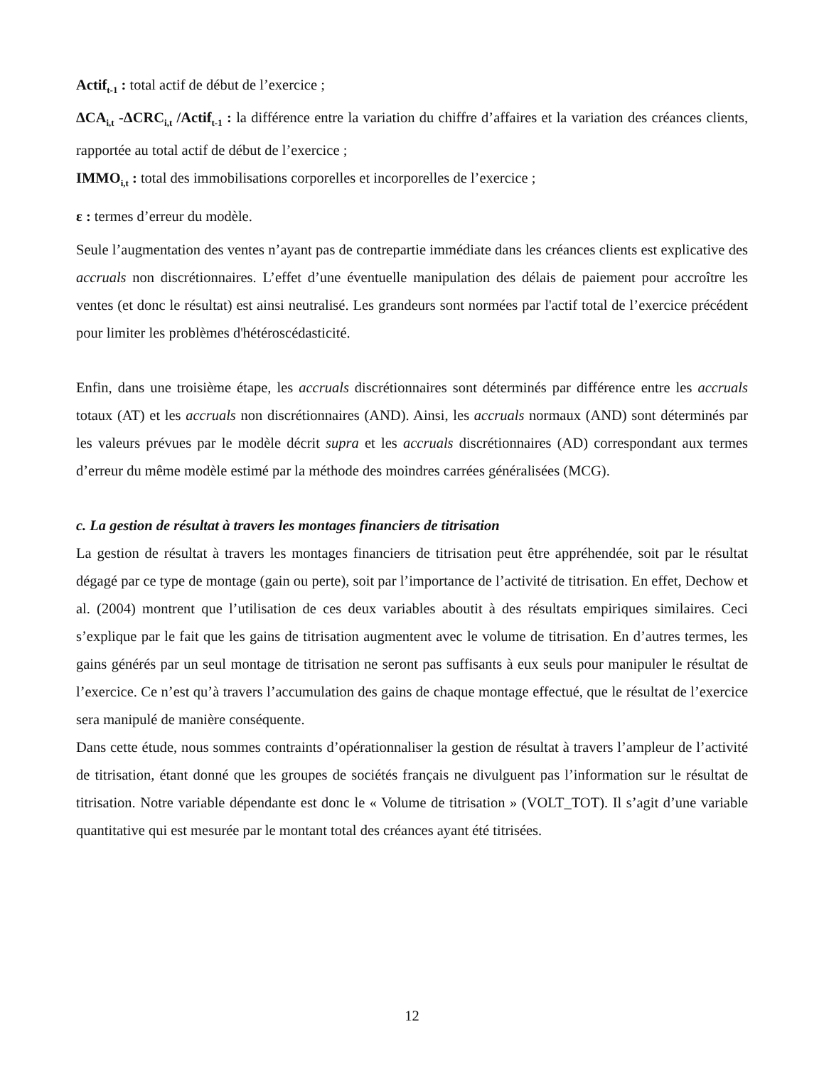Actif<sub>t-1</sub> : total actif de début de l’exercice ;
ΔCA<sub>i,t</sub> -ΔCRC<sub>i,t</sub> /Actif<sub>t-1</sub> : la différence entre la variation du chiffre d’affaires et la variation des créances clients, rapportée au total actif de début de l’exercice ;
IMMO<sub>i,t</sub> : total des immobilisations corporelles et incorporelles de l’exercice ;
ε : termes d’erreur du modèle.
Seule l’augmentation des ventes n’ayant pas de contrepartie immédiate dans les créances clients est explicative des accruals non discrétionnaires. L’effet d’une éventuelle manipulation des délais de paiement pour accroître les ventes (et donc le résultat) est ainsi neutralisé. Les grandeurs sont normées par l'actif total de l’exercice précédent pour limiter les problèmes d'hétéroscédasticité.
Enfin, dans une troisième étape, les accruals discrétionnaires sont déterminés par différence entre les accruals totaux (AT) et les accruals non discrétionnaires (AND). Ainsi, les accruals normaux (AND) sont déterminés par les valeurs prévues par le modèle décrit supra et les accruals discrétionnaires (AD) correspondant aux termes d’erreur du même modèle estimé par la méthode des moindres carrées généralisées (MCG).
c. La gestion de résultat à travers les montages financiers de titrisation
La gestion de résultat à travers les montages financiers de titrisation peut être appréhendée, soit par le résultat dégagé par ce type de montage (gain ou perte), soit par l’importance de l’activité de titrisation. En effet, Dechow et al. (2004) montrent que l’utilisation de ces deux variables aboutit à des résultats empiriques similaires. Ceci s’explique par le fait que les gains de titrisation augmentent avec le volume de titrisation. En d’autres termes, les gains générés par un seul montage de titrisation ne seront pas suffisants à eux seuls pour manipuler le résultat de l’exercice. Ce n’est qu’à travers l’accumulation des gains de chaque montage effectué, que le résultat de l’exercice sera manipulé de manière conséquente.
Dans cette étude, nous sommes contraints d’opérationnaliser la gestion de résultat à travers l’ampleur de l’activité de titrisation, étant donné que les groupes de sociétés français ne divulguent pas l’information sur le résultat de titrisation. Notre variable dépendante est donc le « Volume de titrisation » (VOLT_TOT). Il s’agit d’une variable quantitative qui est mesurée par le montant total des créances ayant été titrisées.
12